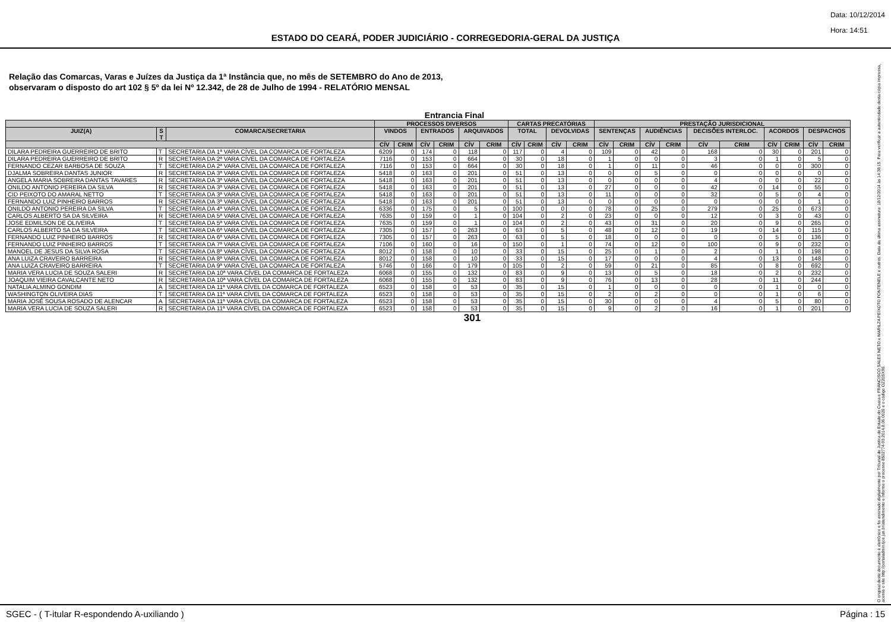Data: 10/12/2014
Hora: 14:51
ESTADO DO CEARÁ, PODER JUDICIÁRIO - CORREGEDORIA-GERAL DA JUSTIÇA
Relação das Comarcas, Varas e Juízes da Justiça da 1ª Instância que, no mês de SETEMBRO do Ano de 2013,
observaram o disposto do art 102 § 5º da lei Nº 12.342, de 28 de Julho de 1994 - RELATÓRIO MENSAL
Entrancia Final
| | | | PROCESSOS DIVERSOS | | | | | | CARTAS PRECATÓRIAS | | | | PRESTAÇÃO JURISDICIONAL | | | | | | | | | |
| --- | --- | --- | --- | --- | --- | --- | --- | --- | --- | --- | --- | --- | --- | --- | --- | --- | --- | --- | --- | --- | --- | --- |
| JUIZ(A) | S T | COMARCA/SECRETARIA | VINDOS | | ENTRADOS | | ARQUIVADOS | | TOTAL | | DEVOLVIDAS | | SENTENÇAS | | AUDIÊNCIAS | | DECISÕES INTERLOC. | | ACORDOS | | DESPACHOS | |
| | | | CÍV | CRIM | CÍV | CRIM | CÍV | CRIM | CÍV | CRIM | CÍV | CRIM | CÍV | CRIM | CÍV | CRIM | CÍV | CRIM | CÍV | CRIM | CÍV | CRIM |
| DILARA PEDREIRA GUERREIRO DE BRITO | T | SECRETARIA DA 1ª VARA CÍVEL DA COMARCA DE FORTALEZA | 6209 | 0 | 174 | 0 | 118 | 0 | 117 | 0 | 4 | 0 | 109 | 0 | 42 | 0 | 168 | 0 | 30 | 0 | 201 | 0 |
| DILARA PEDREIRA GUERREIRO DE BRITO | R | SECRETARIA DA 2ª VARA CÍVEL DA COMARCA DE FORTALEZA | 7116 | 0 | 153 | 0 | 664 | 0 | 30 | 0 | 18 | 0 | 1 | 0 | 0 | 0 | 3 | 0 | 1 | 0 | 5 | 0 |
| FERNANDO CEZAR BARBOSA DE SOUZA | T | SECRETARIA DA 2ª VARA CÍVEL DA COMARCA DE FORTALEZA | 7116 | 0 | 153 | 0 | 664 | 0 | 30 | 0 | 18 | 0 | 1 | 0 | 11 | 0 | 46 | 0 | 0 | 0 | 300 | 0 |
| DJALMA SOBREIRA DANTAS JUNIOR | R | SECRETARIA DA 3ª VARA CÍVEL DA COMARCA DE FORTALEZA | 5418 | 0 | 163 | 0 | 201 | 0 | 51 | 0 | 13 | 0 | 0 | 0 | 5 | 0 | 0 | 0 | 0 | 0 | 0 | 0 |
| ANGELA MARIA SOBREIRA DANTAS TAVARES | R | SECRETARIA DA 3ª VARA CÍVEL DA COMARCA DE FORTALEZA | 5418 | 0 | 163 | 0 | 201 | 0 | 51 | 0 | 13 | 0 | 0 | 0 | 0 | 0 | 4 | 0 | 0 | 0 | 22 | 0 |
| ONILDO ANTONIO PEREIRA DA SILVA | R | SECRETARIA DA 3ª VARA CÍVEL DA COMARCA DE FORTALEZA | 5418 | 0 | 163 | 0 | 201 | 0 | 51 | 0 | 13 | 0 | 27 | 0 | 0 | 0 | 42 | 0 | 14 | 0 | 55 | 0 |
| CID PEIXOTO DO AMARAL NETTO | T | SECRETARIA DA 3ª VARA CÍVEL DA COMARCA DE FORTALEZA | 5418 | 0 | 163 | 0 | 201 | 0 | 51 | 0 | 13 | 0 | 11 | 0 | 0 | 0 | 32 | 0 | 5 | 0 | 4 | 0 |
| FERNANDO LUIZ PINHEIRO BARROS | R | SECRETARIA DA 3ª VARA CÍVEL DA COMARCA DE FORTALEZA | 5418 | 0 | 163 | 0 | 201 | 0 | 51 | 0 | 13 | 0 | 0 | 0 | 0 | 0 | 0 | 0 | 0 | 0 | 1 | 0 |
| ONILDO ANTONIO PEREIRA DA SILVA | T | SECRETARIA DA 4ª VARA CÍVEL DA COMARCA DE FORTALEZA | 6336 | 0 | 175 | 0 | 5 | 0 | 100 | 0 | 0 | 0 | 78 | 0 | 25 | 0 | 279 | 0 | 25 | 0 | 673 | 0 |
| CARLOS ALBERTO SA DA SILVEIRA | R | SECRETARIA DA 5ª VARA CÍVEL DA COMARCA DE FORTALEZA | 7635 | 0 | 159 | 0 | 1 | 0 | 104 | 0 | 2 | 0 | 23 | 0 | 0 | 0 | 12 | 0 | 3 | 0 | 43 | 0 |
| JOSE EDMILSON DE OLIVEIRA | T | SECRETARIA DA 5ª VARA CÍVEL DA COMARCA DE FORTALEZA | 7635 | 0 | 159 | 0 | 1 | 0 | 104 | 0 | 2 | 0 | 43 | 0 | 31 | 0 | 20 | 0 | 9 | 0 | 265 | 0 |
| CARLOS ALBERTO SA DA SILVEIRA | T | SECRETARIA DA 6ª VARA CÍVEL DA COMARCA DE FORTALEZA | 7305 | 0 | 157 | 0 | 263 | 0 | 63 | 0 | 5 | 0 | 48 | 0 | 12 | 0 | 19 | 0 | 14 | 0 | 115 | 0 |
| FERNANDO LUIZ PINHEIRO BARROS | R | SECRETARIA DA 6ª VARA CÍVEL DA COMARCA DE FORTALEZA | 7305 | 0 | 157 | 0 | 263 | 0 | 63 | 0 | 5 | 0 | 18 | 0 | 0 | 0 | 0 | 0 | 5 | 0 | 136 | 0 |
| FERNANDO LUIZ PINHEIRO BARROS | T | SECRETARIA DA 7ª VARA CÍVEL DA COMARCA DE FORTALEZA | 7106 | 0 | 160 | 0 | 16 | 0 | 150 | 0 | 1 | 0 | 74 | 0 | 12 | 0 | 100 | 0 | 9 | 0 | 232 | 0 |
| MANOEL DE JESUS DA SILVA ROSA | T | SECRETARIA DA 8ª VARA CÍVEL DA COMARCA DE FORTALEZA | 8012 | 0 | 158 | 0 | 10 | 0 | 33 | 0 | 15 | 0 | 25 | 0 | 1 | 0 | 2 | 0 | 1 | 0 | 198 | 0 |
| ANA LUIZA CRAVEIRO BARREIRA | R | SECRETARIA DA 8ª VARA CÍVEL DA COMARCA DE FORTALEZA | 8012 | 0 | 158 | 0 | 10 | 0 | 33 | 0 | 15 | 0 | 17 | 0 | 0 | 0 | 4 | 0 | 13 | 0 | 148 | 0 |
| ANA LUIZA CRAVEIRO BARREIRA | T | SECRETARIA DA 9ª VARA CÍVEL DA COMARCA DE FORTALEZA | 5746 | 0 | 166 | 0 | 179 | 0 | 105 | 0 | 2 | 0 | 59 | 0 | 21 | 0 | 85 | 0 | 8 | 0 | 692 | 0 |
| MARIA VERA LUCIA DE SOUZA SALERI | R | SECRETARIA DA 10ª VARA CÍVEL DA COMARCA DE FORTALEZA | 6068 | 0 | 155 | 0 | 132 | 0 | 83 | 0 | 9 | 0 | 13 | 0 | 5 | 0 | 18 | 0 | 2 | 0 | 232 | 0 |
| JOAQUIM VIEIRA CAVALCANTE NETO | R | SECRETARIA DA 10ª VARA CÍVEL DA COMARCA DE FORTALEZA | 6068 | 0 | 155 | 0 | 132 | 0 | 83 | 0 | 9 | 0 | 76 | 0 | 13 | 0 | 28 | 0 | 11 | 0 | 244 | 0 |
| NATALIA ALMINO GONDIM | A | SECRETARIA DA 11ª VARA CÍVEL DA COMARCA DE FORTALEZA | 6523 | 0 | 158 | 0 | 53 | 0 | 35 | 0 | 15 | 0 | 1 | 0 | 0 | 0 | 0 | 0 | 1 | 0 | 0 | 0 |
| WASHINGTON OLIVEIRA DIAS | T | SECRETARIA DA 11ª VARA CÍVEL DA COMARCA DE FORTALEZA | 6523 | 0 | 158 | 0 | 53 | 0 | 35 | 0 | 15 | 0 | 2 | 0 | 2 | 0 | 0 | 0 | 1 | 0 | 6 | 0 |
| MARIA JOSÉ SOUSA ROSADO DE ALENCAR | A | SECRETARIA DA 11ª VARA CÍVEL DA COMARCA DE FORTALEZA | 6523 | 0 | 158 | 0 | 53 | 0 | 35 | 0 | 15 | 0 | 30 | 0 | 0 | 0 | 4 | 0 | 5 | 0 | 80 | 0 |
| MARIA VERA LUCIA DE SOUZA SALERI | R | SECRETARIA DA 11ª VARA CÍVEL DA COMARCA DE FORTALEZA | 6523 | 0 | 158 | 0 | 53 | 0 | 35 | 0 | 15 | 0 | 9 | 0 | 2 | 0 | 16 | 0 | 1 | 0 | 201 | 0 |
301
O original deste documento é eletrônico e foi assinado digitalmente por Tribunal de Justica do Estado do Ceara e FRANCISCO SALES NETO e MARILZA PEIXOTO FONTENELE e outros. Data da última assinatura: 18/12/2014 às 14:38:15. Para verificar a autenticidade desta cópia impressa, acesse o site http://portaladmin.tjce.jus.br/atendimento e informe o processo 8502774-93.2014.8.06.0026 e o código OZ20SX96.
SGEC - ( T-itular R-espondendo A-uxiliando ) Página : 15